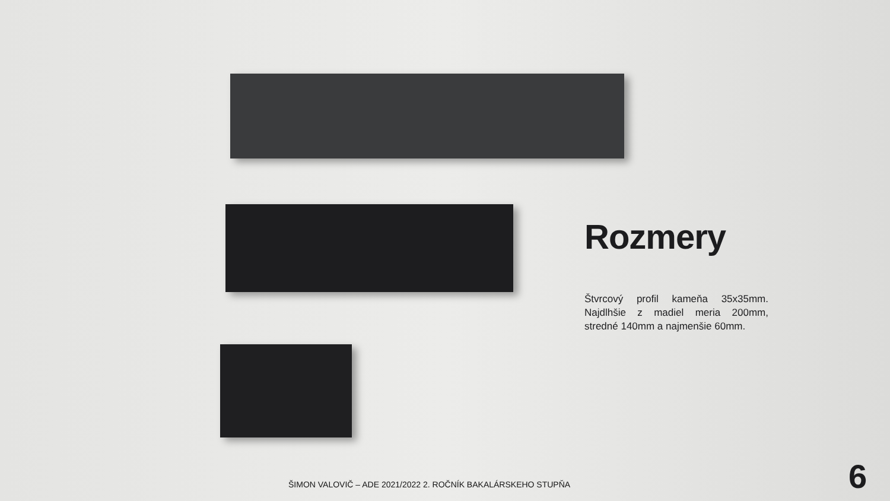Rozmery
Štvrcový profil kameňa 35x35mm. Najdlhšie z madiel meria 200mm, stredné 140mm a najmenšie 60mm.
ŠIMON VALOVIČ – ADE 2021/2022 2. ROČNÍK BAKALÁRSKEHO STUPŇA
6